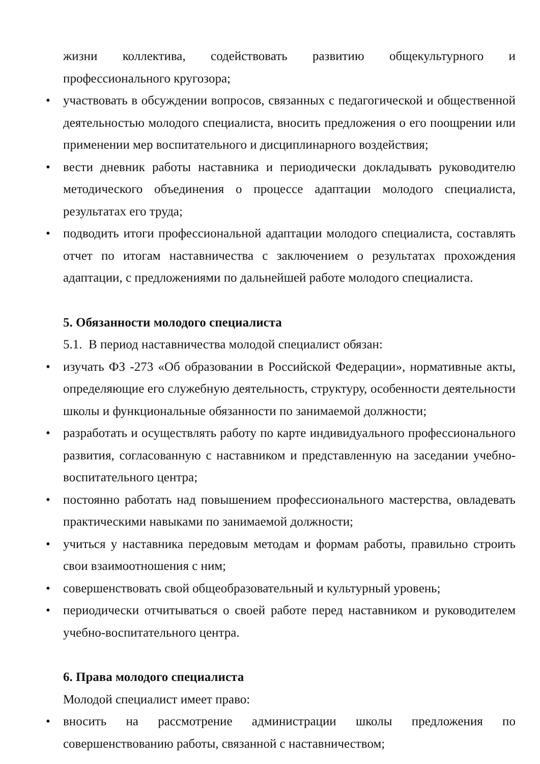жизни коллектива, содействовать развитию общекультурного и профессионального кругозора;
• участвовать в обсуждении вопросов, связанных с педагогической и общественной деятельностью молодого специалиста, вносить предложения о его поощрении или применении мер воспитательного и дисциплинарного воздействия;
• вести дневник работы наставника и периодически докладывать руководителю методического объединения о процессе адаптации молодого специалиста, результатах его труда;
• подводить итоги профессиональной адаптации молодого специалиста, составлять отчет по итогам наставничества с заключением о результатах прохождения адаптации, с предложениями по дальнейшей работе молодого специалиста.
5. Обязанности молодого специалиста
5.1. В период наставничества молодой специалист обязан:
• изучать ФЗ -273 «Об образовании в Российской Федерации», нормативные акты, определяющие его служебную деятельность, структуру, особенности деятельности школы и функциональные обязанности по занимаемой должности;
• разработать и осуществлять работу по карте индивидуального профессионального развития, согласованную с наставником и представленную на заседании учебно-воспитательного центра;
• постоянно работать над повышением профессионального мастерства, овладевать практическими навыками по занимаемой должности;
• учиться у наставника передовым методам и формам работы, правильно строить свои взаимоотношения с ним;
• совершенствовать свой общеобразовательный и культурный уровень;
• периодически отчитываться о своей работе перед наставником и руководителем учебно-воспитательного центра.
6. Права молодого специалиста
Молодой специалист имеет право:
• вносить на рассмотрение администрации школы предложения по совершенствованию работы, связанной с наставничеством;